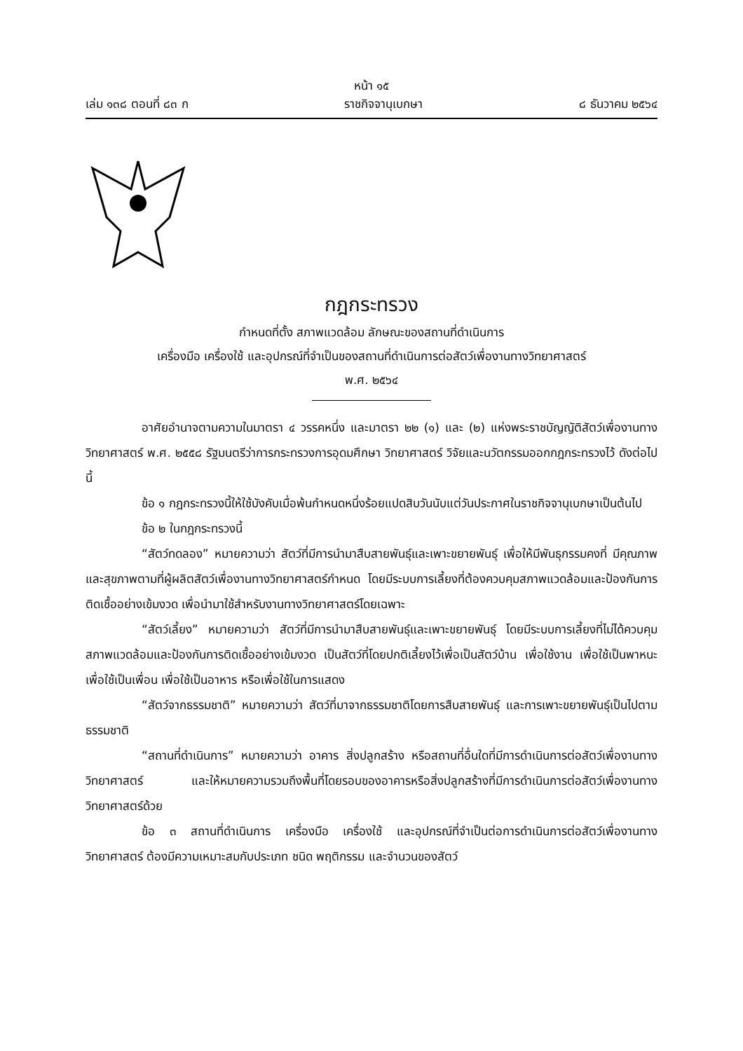หน้า ๑๕
เล่ม ๑๓๘ ตอนที่ ๘๓ ก ราชกิจจานุเบกษา ๘ ธันวาคม ๒๕๖๔
กฎกระทรวง
กำหนดที่ตั้ง สภาพแวดล้อม ลักษณะของสถานที่ดำเนินการ
เครื่องมือ เครื่องใช้ และอุปกรณ์ที่จำเป็นของสถานที่ดำเนินการต่อสัตว์เพื่องานทางวิทยาศาสตร์
พ.ศ. ๒๕๖๔
อาศัยอำนาจตามความในมาตรา ๔ วรรคหนึ่ง และมาตรา ๒๒ (๑) และ (๒) แห่งพระราชบัญญัติสัตว์เพื่องานทางวิทยาศาสตร์ พ.ศ. ๒๕๕๘ รัฐมนตรีว่าการกระทรวงการอุดมศึกษา วิทยาศาสตร์ วิจัยและนวัตกรรมออกกฎกระทรวงไว้ ดังต่อไปนี้
ข้อ ๑ กฎกระทรวงนี้ให้ใช้บังคับเมื่อพ้นกำหนดหนึ่งร้อยแปดสิบวันนับแต่วันประกาศในราชกิจจานุเบกษาเป็นต้นไป
ข้อ ๒ ในกฎกระทรวงนี้
“สัตว์ทดลอง” หมายความว่า สัตว์ที่มีการนำมาสืบสายพันธุ์และเพาะขยายพันธุ์ เพื่อให้มีพันธุกรรมคงที่ มีคุณภาพและสุขภาพตามที่ผู้ผลิตสัตว์เพื่องานทางวิทยาศาสตร์กำหนด โดยมีระบบการเลี้ยงที่ต้องควบคุมสภาพแวดล้อมและป้องกันการติดเชื้ออย่างเข้มงวด เพื่อนำมาใช้สำหรับงานทางวิทยาศาสตร์โดยเฉพาะ
“สัตว์เลี้ยง” หมายความว่า สัตว์ที่มีการนำมาสืบสายพันธุ์และเพาะขยายพันธุ์ โดยมีระบบการเลี้ยงที่ไม่ได้ควบคุมสภาพแวดล้อมและป้องกันการติดเชื้ออย่างเข้มงวด เป็นสัตว์ที่โดยปกติเลี้ยงไว้เพื่อเป็นสัตว์บ้าน เพื่อใช้งาน เพื่อใช้เป็นพาหนะ เพื่อใช้เป็นเพื่อน เพื่อใช้เป็นอาหาร หรือเพื่อใช้ในการแสดง
“สัตว์จากธรรมชาติ” หมายความว่า สัตว์ที่มาจากธรรมชาติโดยการสืบสายพันธุ์ และการเพาะขยายพันธุ์เป็นไปตามธรรมชาติ
“สถานที่ดำเนินการ” หมายความว่า อาคาร สิ่งปลูกสร้าง หรือสถานที่อื่นใดที่มีการดำเนินการต่อสัตว์เพื่องานทางวิทยาศาสตร์ และให้หมายความรวมถึงพื้นที่โดยรอบของอาคารหรือสิ่งปลูกสร้างที่มีการดำเนินการต่อสัตว์เพื่องานทางวิทยาศาสตร์ด้วย
ข้อ ๓ สถานที่ดำเนินการ เครื่องมือ เครื่องใช้ และอุปกรณ์ที่จำเป็นต่อการดำเนินการต่อสัตว์เพื่องานทางวิทยาศาสตร์ ต้องมีความเหมาะสมกับประเภท ชนิด พฤติกรรม และจำนวนของสัตว์